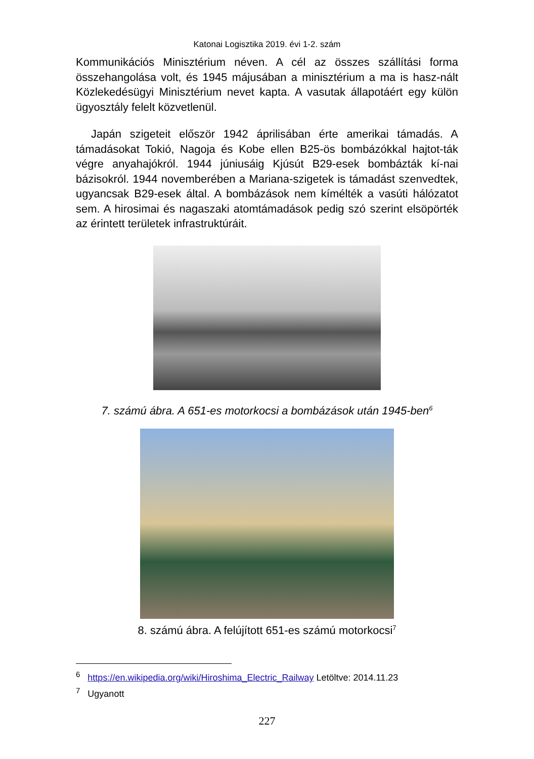Katonai Logisztika 2019. évi 1-2. szám
Kommunikációs Minisztérium néven. A cél az összes szállítási forma összehangolása volt, és 1945 májusában a minisztérium a ma is hasz-nált Közlekedésügyi Minisztérium nevet kapta. A vasutak állapotáért egy külön ügyosztály felelt közvetlenül.
Japán szigeteit először 1942 áprilisában érte amerikai támadás. A támadásokat Tokió, Nagoja és Kobe ellen B25-ös bombázókkal hajtot-ták végre anyahajókról. 1944 júniusáig Kjúsút B29-esek bombázták kí-nai bázisokról. 1944 novemberében a Mariana-szigetek is támadást szenvedtek, ugyancsak B29-esek által. A bombázások nem kímélték a vasúti hálózatot sem. A hirosimai és nagaszaki atomtámadások pedig szó szerint elsöpörték az érintett területek infrastruktúráit.
7. számú ábra. A 651-es motorkocsi a bombázások után 1945-ben<sup>6</sup>
8. számú ábra. A felújított 651-es számú motorkocsi<sup>7</sup>
<sup>6</sup> https://en.wikipedia.org/wiki/Hiroshima_Electric_Railway Letöltve: 2014.11.23
<sup>7</sup> Ugyanott
227